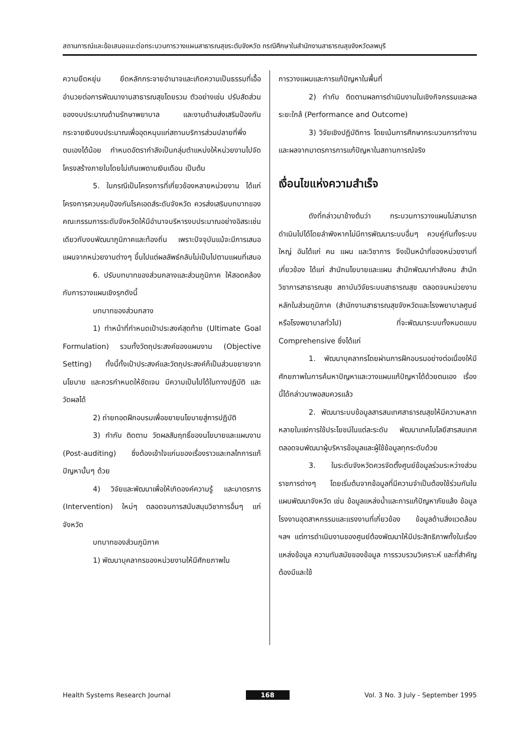สถานการณ์และข้อเสนอแนะต่อกระบวนการวางแผนสาธารณสุขระดับจังหวัด กรณีศึกษาในสำนักงานสาธารณสุขจังหวัดลพบุรี
ความยืดหยุ่น ยึดหลักกระจายอำนาจและเกิดความเป็นธรรมที่เอื้ออำนวยต่อการพัฒนางานสาธารณสุขโดยรวม ตัวอย่างเช่น ปรับสัดส่วนของงบประมาณด้านรักษาพยาบาล และงานด้านส่งเสริมป้องกัน กระจายเงินงบประมาณเพื่ออุดหนุนแก่สถานบริการส่วนปลายที่พึ่งตนเองได้น้อย กำหนดอัตรากำลังเป็นกลุ่มตำแหน่งให้หน่วยงานไปจัดโครงสร้างภายในโดยไม่เกินเพดานเงินเดือน เป็นต้น
5. ในกรณีเป็นโครงการที่เกี่ยวข้องหลายหน่วยงาน ได้แก่ โครงการควบคุมป้องกันโรคเอดส์ระดับจังหวัด ควรส่งเสริมบทบาทของคณะกรรมการระดับจังหวัดให้มีอำนาจบริหารงบประมาณอย่างอิสระเช่นเดียวกับงบพัฒนาภูมิภาคและท้องถิ่น เพราะปัจจุบันแม้จะมีการเสนอแผนจากหน่วยงานต่างๆ ขึ้นไปแต่ผลลัพธ์กลับไม่เป็นไปตามแผนที่เสนอ
6. ปรับบทบาทของส่วนกลางและส่วนภูมิภาค ให้สอดคล้องกับการวางแผนเชิงรุกดังนี้
บทบาทของส่วนกลาง
1) ทำหน้าที่กำหนดเป้าประสงค์สุดท้าย (Ultimate Goal Formulation) รวมทั้งวัตถุประสงค์ของแผนงาน (Objective Setting) ทั้งนี้ทั้งเป้าประสงค์และวัตถุประสงค์ก็เป็นส่วนขยายจากนโยบาย และควรกำหนดให้ชัดเจน มีความเป็นไปได้ในทางปฏิบัติ และวัดผลได้
2) ถ่ายทอดฝึกอบรมเพื่อขยายนโยบายสู่การปฏิบัติ
3) กำกับ ติดตาม วัดผลสัมฤทธิ์ของนโยบายและแผนงาน (Post-auditing) ซึ่งต้องเข้าใจแก่นของเรื่องราวและกลไกการแก้ปัญหานั้นๆ ด้วย
4) วิจัยและพัฒนาเพื่อให้เกิดองค์ความรู้ และมาตรการ (Intervention) ใหม่ๆ ตลอดจนการสนับสนุนวิชาการอื่นๆ แก่จังหวัด
บทบาทของส่วนภูมิภาค
1) พัฒนาบุคลากรของหน่วยงานให้มีศักยภาพใน
การวางแผนและการแก้ปัญหาในพื้นที่
2) กำกับ ติดตามผลการดำเนินงานในเชิงกิจกรรมและผลระยะใกล้ (Performance and Outcome)
3) วิจัยเชิงปฏิบัติการ โดยเน้นการศึกษากระบวนการทำงานและผลจากมาตรการการแก้ปัญหาในสถานการณ์จริง
เงื่อนไขแห่งความสำเร็จ
ดังที่กล่าวมาข้างต้นว่า กระบวนการวางแผนไม่สามารถดำเนินไปได้โดยลำพังหากไม่มีการพัฒนาระบบอื่นๆ ควบคู่กันทั้งระบบใหญ่ อันได้แก่ คน แผน และวิชาการ จึงเป็นหน้าที่ของหน่วยงานที่เกี่ยวข้อง ได้แก่ สำนักนโยบายและแผน สำนักพัฒนากำลังคน สำนักวิชาการสาธารณสุข สถาบันวิจัยระบบสาธารณสุข ตลอดจนหน่วยงานหลักในส่วนภูมิภาค (สำนักงานสาธารณสุขจังหวัดและโรงพยาบาลศูนย์หรือโรงพยาบาลทั่วไป) ที่จะพัฒนาระบบทั้งหมดแบบ Comprehensive ซึ่งได้แก่
1. พัฒนาบุคลากรโดยผ่านการฝึกอบรมอย่างต่อเนื่องให้มีศักยภาพในการค้นหาปัญหาและวางแผนแก้ปัญหาได้ด้วยตนเอง เรื่องนี้ได้กล่าวมาพอสมควรแล้ว
2. พัฒนาระบบข้อมูลสารสนเทศสาธารณสุขให้มีความหลากหลายในแง่การใช้ประโยชน์ในแต่ละระดับ พัฒนาเทคโนโลยีสารสนเทศตลอดจนพัฒนาผู้บริหารข้อมูลและผู้ใช้ข้อมูลทุกระดับด้วย
3. ในระดับจังหวัดควรจัดตั้งศูนย์ข้อมูลร่วมระหว่างส่วนราชการต่างๆ โดยเริ่มต้นจากข้อมูลที่มีความจำเป็นต้องใช้ร่วมกันในแผนพัฒนาจังหวัด เช่น ข้อมูลแหล่งน้ำและการแก้ปัญหาภัยแล้ง ข้อมูลโรงงานอุตสาหกรรมและแรงงานที่เกี่ยวข้อง ข้อมูลด้านสิ่งแวดล้อม ฯลฯ แต่การดำเนินงานของศูนย์ต้องพัฒนาให้มีประสิทธิภาพทั้งในเรื่องแหล่งข้อมูล ความทันสมัยของข้อมูล การรวบรวมวิเคราะห์ และที่สำคัญต้องมีและใช้
Health Systems Research Journal 168 Vol. 3 No. 3 July - September 1995